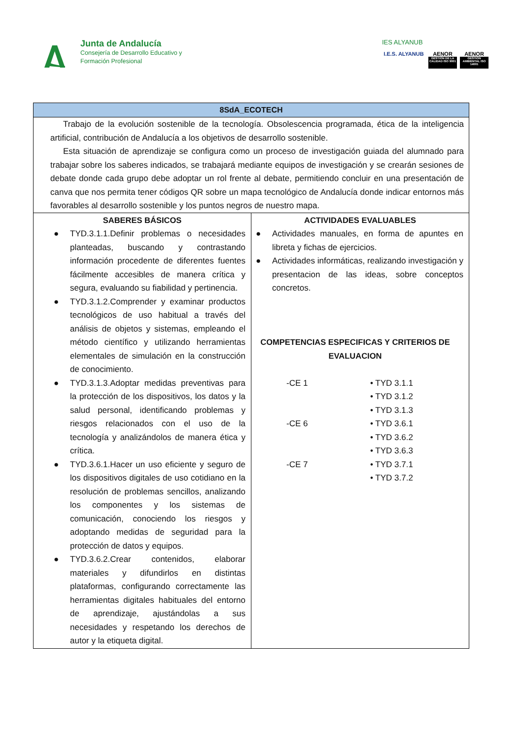Junta de Andalucía
Consejería de Desarrollo Educativo y
Formación Profesional
IES ALYANUB
I.E.S. ALYANUB
AENOR
GESTIÓN DE LA CALIDAD ISO 9001
AENOR
GESTIÓN AMBIENTAL ISO 14001
| 8SdA_ECOTECH | |
| --- | --- |
| Trabajo de la evolución sostenible de la tecnología. Obsolescencia programada, ética de la inteligencia artificial, contribución de Andalucía a los objetivos de desarrollo sostenible. Esta situación de aprendizaje se configura como un proceso de investigación guiada del alumnado para trabajar sobre los saberes indicados, se trabajará mediante equipos de investigación y se crearán sesiones de debate donde cada grupo debe adoptar un rol frente al debate, permitiendo concluir en una presentación de canva que nos permita tener códigos QR sobre un mapa tecnológico de Andalucía donde indicar entornos más favorables al desarrollo sostenible y los puntos negros de nuestro mapa. | |
| SABERES BÁSICOS ● TYD.3.1.1.Definir problemas o necesidades planteadas, buscando y contrastando información procedente de diferentes fuentes fácilmente accesibles de manera crítica y segura, evaluando su fiabilidad y pertinencia. ● TYD.3.1.2.Comprender y examinar productos tecnológicos de uso habitual a través del análisis de objetos y sistemas, empleando el método científico y utilizando herramientas elementales de simulación en la construcción de conocimiento. ● TYD.3.1.3.Adoptar medidas preventivas para la protección de los dispositivos, los datos y la salud personal, identificando problemas y riesgos relacionados con el uso de la tecnología y analizándolos de manera ética y crítica. ● TYD.3.6.1.Hacer un uso eficiente y seguro de los dispositivos digitales de uso cotidiano en la resolución de problemas sencillos, analizando los componentes y los sistemas de comunicación, conociendo los riesgos y adoptando medidas de seguridad para la protección de datos y equipos. ● TYD.3.6.2.Crear contenidos, elaborar materiales y difundirlos en distintas plataformas, configurando correctamente las herramientas digitales habituales del entorno de aprendizaje, ajustándolas a sus necesidades y respetando los derechos de autor y la etiqueta digital. | ACTIVIDADES EVALUABLES ● Actividades manuales, en forma de apuntes en libreta y fichas de ejercicios. ● Actividades informáticas, realizando investigación y presentacion de las ideas, sobre conceptos concretos. COMPETENCIAS ESPECIFICAS Y CRITERIOS DE EVALUACION -CE 1 • TYD 3.1.1 • TYD 3.1.2 • TYD 3.1.3 -CE 6 • TYD 3.6.1 • TYD 3.6.2 • TYD 3.6.3 -CE 7 • TYD 3.7.1 • TYD 3.7.2 |